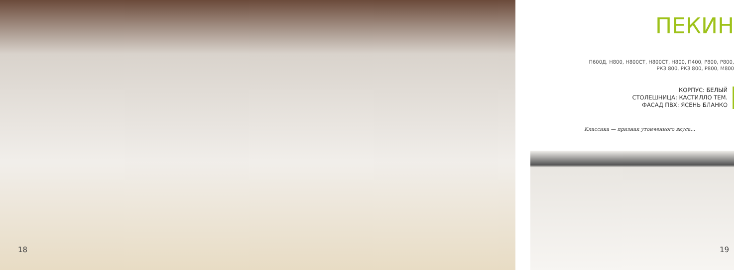18
ПЕКИН
П600Д, Н800, Н800СТ, Н800СТ, Н800, П400, Р800, Р800,
РКЗ 800, РКЗ 800, Р800, М800
КОРПУС: БЕЛЫЙ
СТОЛЕШНИЦА: КАСТИЛЛО ТЕМ.
ФАСАД ПВХ: ЯСЕНЬ БЛАНКО
Классика — признак утонченного вкуса...
19